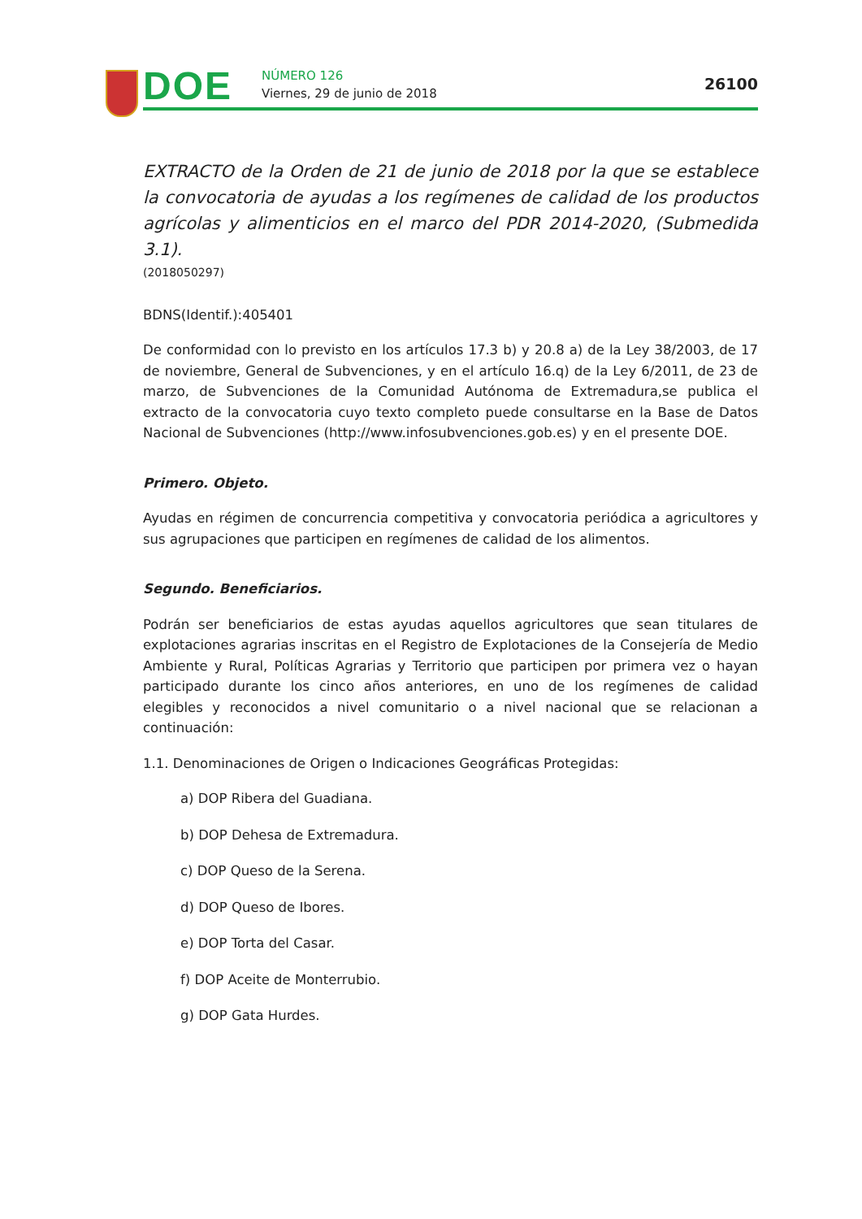DOE NÚMERO 126
Viernes, 29 de junio de 2018
26100
EXTRACTO de la Orden de 21 de junio de 2018 por la que se establece la convocatoria de ayudas a los regímenes de calidad de los productos agrícolas y alimenticios en el marco del PDR 2014-2020, (Submedida 3.1).
(2018050297)
BDNS(Identif.):405401
De conformidad con lo previsto en los artículos 17.3 b) y 20.8 a) de la Ley 38/2003, de 17 de noviembre, General de Subvenciones, y en el artículo 16.q) de la Ley 6/2011, de 23 de marzo, de Subvenciones de la Comunidad Autónoma de Extremadura,se publica el extracto de la convocatoria cuyo texto completo puede consultarse en la Base de Datos Nacional de Subvenciones (http://www.infosubvenciones.gob.es) y en el presente DOE.
Primero. Objeto.
Ayudas en régimen de concurrencia competitiva y convocatoria periódica a agricultores y sus agrupaciones que participen en regímenes de calidad de los alimentos.
Segundo. Beneficiarios.
Podrán ser beneficiarios de estas ayudas aquellos agricultores que sean titulares de explotaciones agrarias inscritas en el Registro de Explotaciones de la Consejería de Medio Ambiente y Rural, Políticas Agrarias y Territorio que participen por primera vez o hayan participado durante los cinco años anteriores, en uno de los regímenes de calidad elegibles y reconocidos a nivel comunitario o a nivel nacional que se relacionan a continuación:
1.1. Denominaciones de Origen o Indicaciones Geográficas Protegidas:
a) DOP Ribera del Guadiana.
b) DOP Dehesa de Extremadura.
c) DOP Queso de la Serena.
d) DOP Queso de Ibores.
e) DOP Torta del Casar.
f) DOP Aceite de Monterrubio.
g) DOP Gata Hurdes.